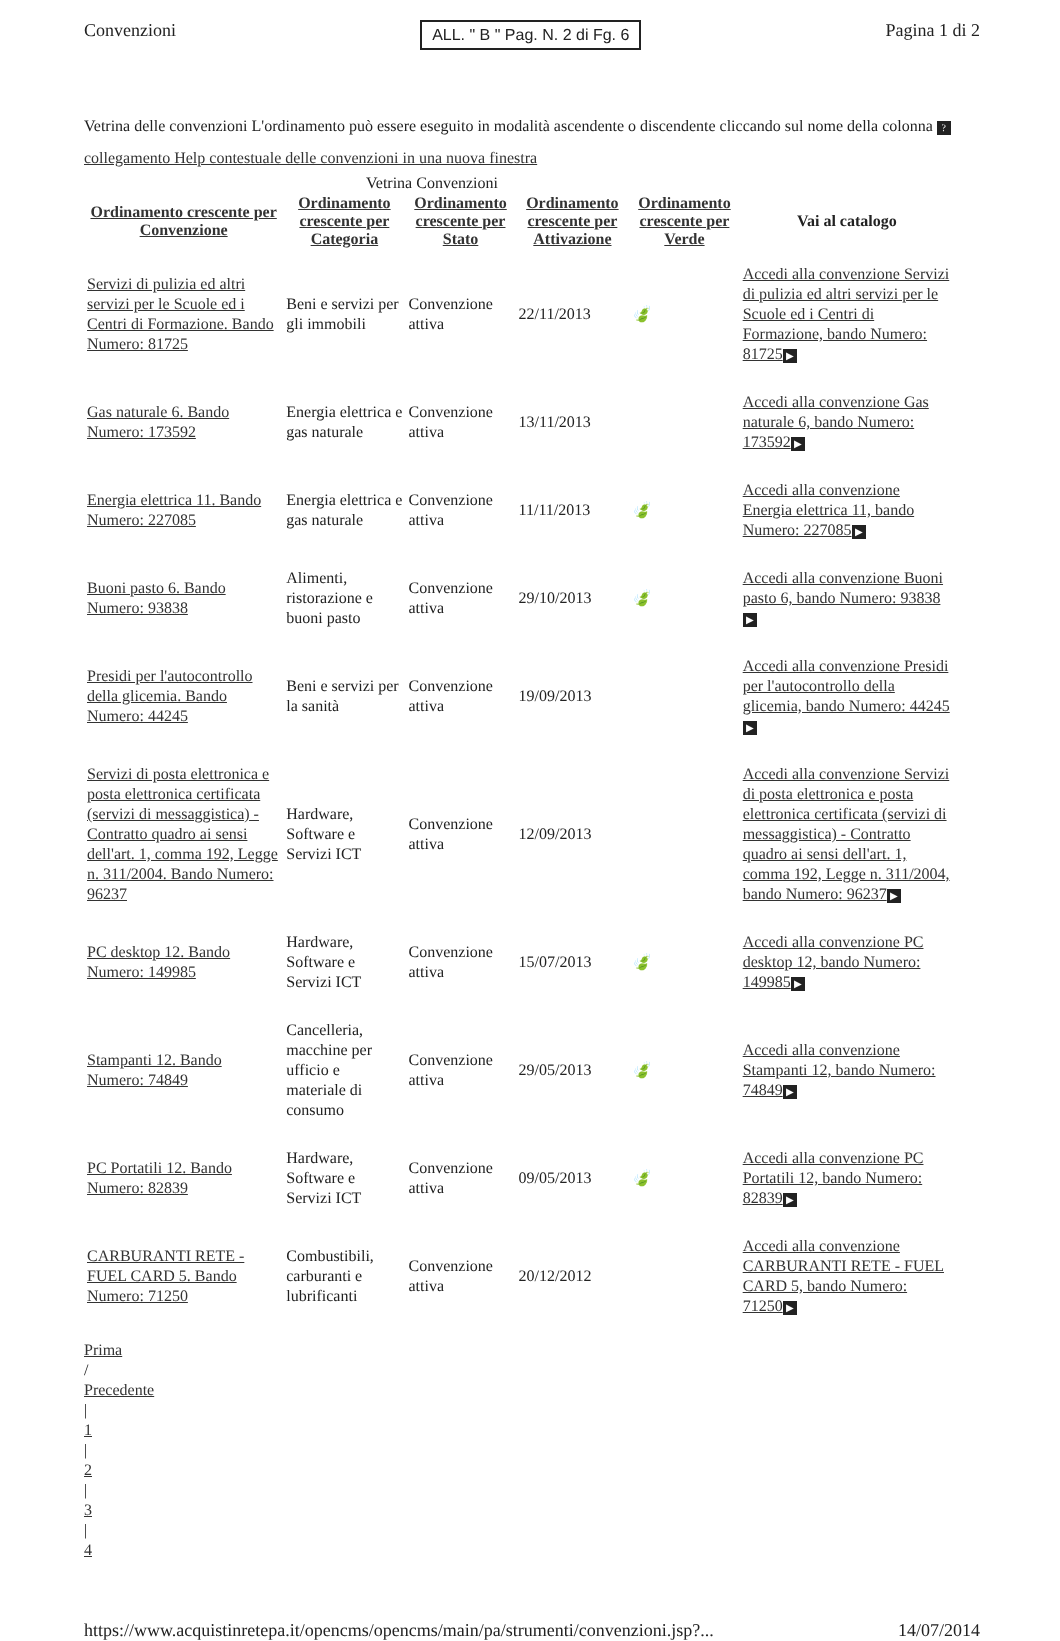Convenzioni
ALL. " B " Pag. N. 2 di Fg. 6
Pagina 1 di 2
Vetrina delle convenzioni L'ordinamento può essere eseguito in modalità ascendente o discendente cliccando sul nome della colonna ? collegamento Help contestuale delle convenzioni in una nuova finestra
Vetrina Convenzioni
| Ordinamento crescente per Convenzione | Ordinamento crescente per Categoria | Ordinamento crescente per Stato | Ordinamento crescente per Attivazione | Ordinamento crescente per Verde | Vai al catalogo |
| --- | --- | --- | --- | --- | --- |
| Servizi di pulizia ed altri servizi per le Scuole ed i Centri di Formazione. Bando Numero: 81725 | Beni e servizi per gli immobili | Convenzione attiva | 22/11/2013 | 🍃 | Accedi alla convenzione Servizi di pulizia ed altri servizi per le Scuole ed i Centri di Formazione, bando Numero: 81725 ▶ |
| Gas naturale 6. Bando Numero: 173592 | Energia elettrica e gas naturale | Convenzione attiva | 13/11/2013 | | Accedi alla convenzione Gas naturale 6, bando Numero: 173592 ▶ |
| Energia elettrica 11. Bando Numero: 227085 | Energia elettrica e gas naturale | Convenzione attiva | 11/11/2013 | 🍃 | Accedi alla convenzione Energia elettrica 11, bando Numero: 227085 ▶ |
| Buoni pasto 6. Bando Numero: 93838 | Alimenti, ristorazione e buoni pasto | Convenzione attiva | 29/10/2013 | 🍃 | Accedi alla convenzione Buoni pasto 6, bando Numero: 93838 ▶ |
| Presidi per l'autocontrollo della glicemia. Bando Numero: 44245 | Beni e servizi per la sanità | Convenzione attiva | 19/09/2013 | | Accedi alla convenzione Presidi per l'autocontrollo della glicemia, bando Numero: 44245 ▶ |
| Servizi di posta elettronica e posta elettronica certificata (servizi di messaggistica) - Contratto quadro ai sensi dell'art. 1, comma 192, Legge n. 311/2004. Bando Numero: 96237 | Hardware, Software e Servizi ICT | Convenzione attiva | 12/09/2013 | | Accedi alla convenzione Servizi di posta elettronica e posta elettronica certificata (servizi di messaggistica) - Contratto quadro ai sensi dell'art. 1, comma 192, Legge n. 311/2004, bando Numero: 96237 ▶ |
| PC desktop 12. Bando Numero: 149985 | Hardware, Software e Servizi ICT | Convenzione attiva | 15/07/2013 | 🍃 | Accedi alla convenzione PC desktop 12, bando Numero: 149985 ▶ |
| Stampanti 12. Bando Numero: 74849 | Cancelleria, macchine per ufficio e materiale di consumo | Convenzione attiva | 29/05/2013 | 🍃 | Accedi alla convenzione Stampanti 12, bando Numero: 74849 ▶ |
| PC Portatili 12. Bando Numero: 82839 | Hardware, Software e Servizi ICT | Convenzione attiva | 09/05/2013 | 🍃 | Accedi alla convenzione PC Portatili 12, bando Numero: 82839 ▶ |
| CARBURANTI RETE - FUEL CARD 5. Bando Numero: 71250 | Combustibili, carburanti e lubrificanti | Convenzione attiva | 20/12/2012 | | Accedi alla convenzione CARBURANTI RETE - FUEL CARD 5, bando Numero: 71250 ▶ |
Prima
/
Precedente
|
1
|
2
|
3
|
4
https://www.acquistinretepa.it/opencms/opencms/main/pa/strumenti/convenzioni.jsp?...
14/07/2014